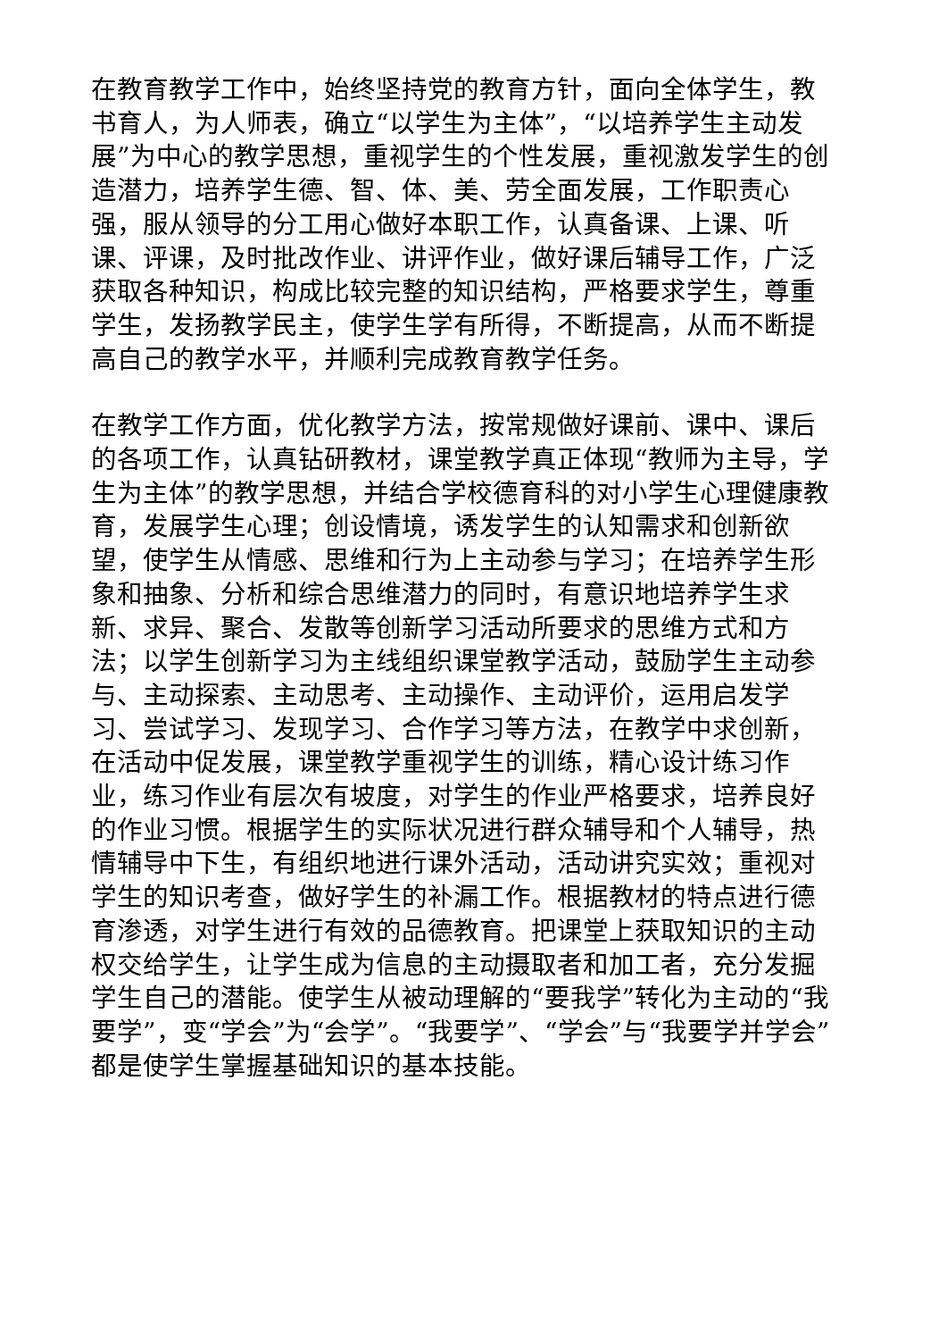在教育教学工作中，始终坚持党的教育方针，面向全体学生，教书育人，为人师表，确立“以学生为主体”，“以培养学生主动发展”为中心的教学思想，重视学生的个性发展，重视激发学生的创造潜力，培养学生德、智、体、美、劳全面发展，工作职责心强，服从领导的分工用心做好本职工作，认真备课、上课、听课、评课，及时批改作业、讲评作业，做好课后辅导工作，广泛获取各种知识，构成比较完整的知识结构，严格要求学生，尊重学生，发扬教学民主，使学生学有所得，不断提高，从而不断提高自己的教学水平，并顺利完成教育教学任务。
在教学工作方面，优化教学方法，按常规做好课前、课中、课后的各项工作，认真钻研教材，课堂教学真正体现“教师为主导，学生为主体”的教学思想，并结合学校德育科的对小学生心理健康教育，发展学生心理；创设情境，诱发学生的认知需求和创新欲望，使学生从情感、思维和行为上主动参与学习；在培养学生形象和抽象、分析和综合思维潜力的同时，有意识地培养学生求新、求异、聚合、发散等创新学习活动所要求的思维方式和方法；以学生创新学习为主线组织课堂教学活动，鼓励学生主动参与、主动探索、主动思考、主动操作、主动评价，运用启发学习、尝试学习、发现学习、合作学习等方法，在教学中求创新，在活动中促发展，课堂教学重视学生的训练，精心设计练习作业，练习作业有层次有坡度，对学生的作业严格要求，培养良好的作业习惯。根据学生的实际状况进行群众辅导和个人辅导，热情辅导中下生，有组织地进行课外活动，活动讲究实效；重视对学生的知识考查，做好学生的补漏工作。根据教材的特点进行德育渗透，对学生进行有效的品德教育。把课堂上获取知识的主动权交给学生，让学生成为信息的主动摄取者和加工者，充分发掘学生自己的潜能。使学生从被动理解的“要我学”转化为主动的“我要学”，变“学会”为“会学”。“我要学”、“学会”与“我要学并学会”都是使学生掌握基础知识的基本技能。